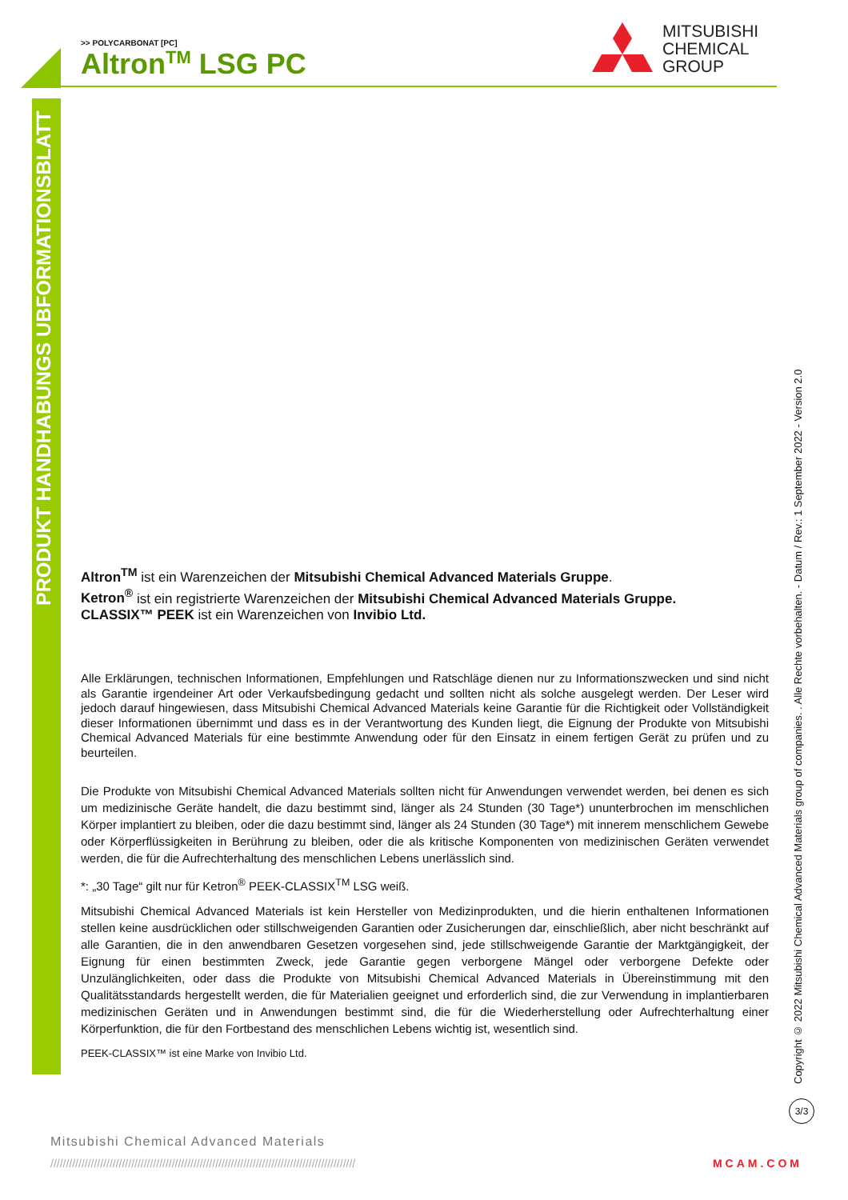PRODUKT HANDHABUNGS UBFORMATIONSBLATT
>> POLYCARBONAT [PC]
Altron<sup>TM</sup> LSG PC
MITSUBISHI
CHEMICAL
GROUP
Altron<sup>TM</sup> ist ein Warenzeichen der Mitsubishi Chemical Advanced Materials Gruppe.
Ketron<sup>®</sup> ist ein registrierte Warenzeichen der Mitsubishi Chemical Advanced Materials Gruppe.
CLASSIX™ PEEK ist ein Warenzeichen von Invibio Ltd.
Alle Erklärungen, technischen Informationen, Empfehlungen und Ratschläge dienen nur zu Informationszwecken und sind nicht als Garantie irgendeiner Art oder Verkaufsbedingung gedacht und sollten nicht als solche ausgelegt werden. Der Leser wird jedoch darauf hingewiesen, dass Mitsubishi Chemical Advanced Materials keine Garantie für die Richtigkeit oder Vollständigkeit dieser Informationen übernimmt und dass es in der Verantwortung des Kunden liegt, die Eignung der Produkte von Mitsubishi Chemical Advanced Materials für eine bestimmte Anwendung oder für den Einsatz in einem fertigen Gerät zu prüfen und zu beurteilen.
Die Produkte von Mitsubishi Chemical Advanced Materials sollten nicht für Anwendungen verwendet werden, bei denen es sich um medizinische Geräte handelt, die dazu bestimmt sind, länger als 24 Stunden (30 Tage*) ununterbrochen im menschlichen Körper implantiert zu bleiben, oder die dazu bestimmt sind, länger als 24 Stunden (30 Tage*) mit innerem menschlichem Gewebe oder Körperflüssigkeiten in Berührung zu bleiben, oder die als kritische Komponenten von medizinischen Geräten verwendet werden, die für die Aufrechterhaltung des menschlichen Lebens unerlässlich sind.
*: „30 Tage“ gilt nur für Ketron<sup>®</sup> PEEK-CLASSIX<sup>TM</sup> LSG weiß.
Mitsubishi Chemical Advanced Materials ist kein Hersteller von Medizinprodukten, und die hierin enthaltenen Informationen stellen keine ausdrücklichen oder stillschweigenden Garantien oder Zusicherungen dar, einschließlich, aber nicht beschränkt auf alle Garantien, die in den anwendbaren Gesetzen vorgesehen sind, jede stillschweigende Garantie der Marktgängigkeit, der Eignung für einen bestimmten Zweck, jede Garantie gegen verborgene Mängel oder verborgene Defekte oder Unzulänglichkeiten, oder dass die Produkte von Mitsubishi Chemical Advanced Materials in Übereinstimmung mit den Qualitätsstandards hergestellt werden, die für Materialien geeignet und erforderlich sind, die zur Verwendung in implantierbaren medizinischen Geräten und in Anwendungen bestimmt sind, die für die Wiederherstellung oder Aufrechterhaltung einer Körperfunktion, die für den Fortbestand des menschlichen Lebens wichtig ist, wesentlich sind.
PEEK-CLASSIX™ ist eine Marke von Invibio Ltd.
Copyright © 2022 Mitsubishi Chemical Advanced Materials group of companies. . Alle Rechte vorbehalten. - Datum / Rev.: 1 September 2022 - Version 2.0
3/3
Mitsubishi Chemical Advanced Materials
////////////////////////////////////////////////////////////////////////////////////////////////// MCAM.COM